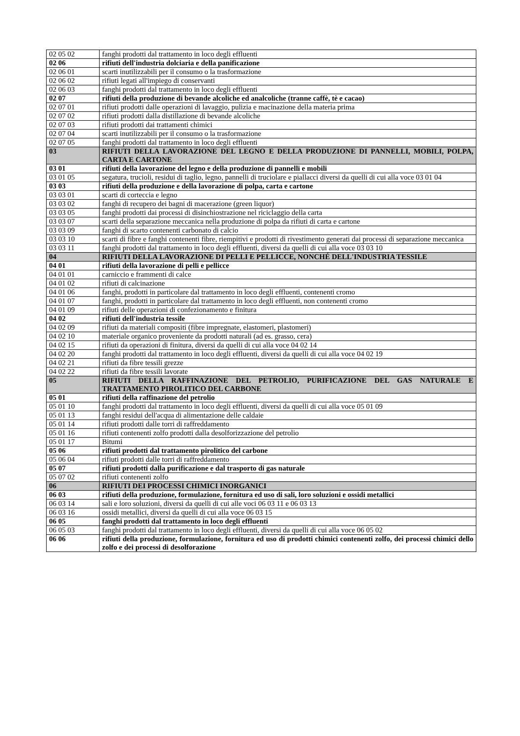| 02 05 02 | fanghi prodotti dal trattamento in loco degli effluenti |
| 02 06 | rifiuti dell'industria dolciaria e della panificazione |
| 02 06 01 | scarti inutilizzabili per il consumo o la trasformazione |
| 02 06 02 | rifiuti legati all'impiego di conservanti |
| 02 06 03 | fanghi prodotti dal trattamento in loco degli effluenti |
| 02 07 | rifiuti della produzione di bevande alcoliche ed analcoliche (tranne caffè, tè e cacao) |
| 02 07 01 | rifiuti prodotti dalle operazioni di lavaggio, pulizia e macinazione della materia prima |
| 02 07 02 | rifiuti prodotti dalla distillazione di bevande alcoliche |
| 02 07 03 | rifiuti prodotti dai trattamenti chimici |
| 02 07 04 | scarti inutilizzabili per il consumo o la trasformazione |
| 02 07 05 | fanghi prodotti dal trattamento in loco degli effluenti |
| 03 | RIFIUTI DELLA LAVORAZIONE DEL LEGNO E DELLA PRODUZIONE DI PANNELLI, MOBILI, POLPA, CARTA E CARTONE |
| 03 01 | rifiuti della lavorazione del legno e della produzione di pannelli e mobili |
| 03 01 05 | segatura, trucioli, residui di taglio, legno, pannelli di truciolare e piallacci diversi da quelli di cui alla voce 03 01 04 |
| 03 03 | rifiuti della produzione e della lavorazione di polpa, carta e cartone |
| 03 03 01 | scarti di corteccia e legno |
| 03 03 02 | fanghi di recupero dei bagni di macerazione (green liquor) |
| 03 03 05 | fanghi prodotti dai processi di disinchiostrazione nel riciclaggio della carta |
| 03 03 07 | scarti della separazione meccanica nella produzione di polpa da rifiuti di carta e cartone |
| 03 03 09 | fanghi di scarto contenenti carbonato di calcio |
| 03 03 10 | scarti di fibre e fanghi contenenti fibre, riempitivi e prodotti di rivestimento generati dai processi di separazione meccanica |
| 03 03 11 | fanghi prodotti dal trattamento in loco degli effluenti, diversi da quelli di cui alla voce 03 03 10 |
| 04 | RIFIUTI DELLA LAVORAZIONE DI PELLI E PELLICCE, NONCHÉ DELL'INDUSTRIA TESSILE |
| 04 01 | rifiuti della lavorazione di pelli e pellicce |
| 04 01 01 | carniccio e frammenti di calce |
| 04 01 02 | rifiuti di calcinazione |
| 04 01 06 | fanghi, prodotti in particolare dal trattamento in loco degli effluenti, contenenti cromo |
| 04 01 07 | fanghi, prodotti in particolare dal trattamento in loco degli effluenti, non contenenti cromo |
| 04 01 09 | rifiuti delle operazioni di confezionamento e finitura |
| 04 02 | rifiuti dell'industria tessile |
| 04 02 09 | rifiuti da materiali compositi (fibre impregnate, elastomeri, plastomeri) |
| 04 02 10 | materiale organico proveniente da prodotti naturali (ad es. grasso, cera) |
| 04 02 15 | rifiuti da operazioni di finitura, diversi da quelli di cui alla voce 04 02 14 |
| 04 02 20 | fanghi prodotti dal trattamento in loco degli effluenti, diversi da quelli di cui alla voce 04 02 19 |
| 04 02 21 | rifiuti da fibre tessili grezze |
| 04 02 22 | rifiuti da fibre tessili lavorate |
| 05 | RIFIUTI DELLA RAFFINAZIONE DEL PETROLIO, PURIFICAZIONE DEL GAS NATURALE E TRATTAMENTO PIROLITICO DEL CARBONE |
| 05 01 | rifiuti della raffinazione del petrolio |
| 05 01 10 | fanghi prodotti dal trattamento in loco degli effluenti, diversi da quelli di cui alla voce 05 01 09 |
| 05 01 13 | fanghi residui dell'acqua di alimentazione delle caldaie |
| 05 01 14 | rifiuti prodotti dalle torri di raffreddamento |
| 05 01 16 | rifiuti contenenti zolfo prodotti dalla desolforizzazione del petrolio |
| 05 01 17 | Bitumi |
| 05 06 | rifiuti prodotti dal trattamento pirolitico del carbone |
| 05 06 04 | rifiuti prodotti dalle torri di raffreddamento |
| 05 07 | rifiuti prodotti dalla purificazione e dal trasporto di gas naturale |
| 05 07 02 | rifiuti contenenti zolfo |
| 06 | RIFIUTI DEI PROCESSI CHIMICI INORGANICI |
| 06 03 | rifiuti della produzione, formulazione, fornitura ed uso di sali, loro soluzioni e ossidi metallici |
| 06 03 14 | sali e loro soluzioni, diversi da quelli di cui alle voci 06 03 11 e 06 03 13 |
| 06 03 16 | ossidi metallici, diversi da quelli di cui alla voce 06 03 15 |
| 06 05 | fanghi prodotti dal trattamento in loco degli effluenti |
| 06 05 03 | fanghi prodotti dal trattamento in loco degli effluenti, diversi da quelli di cui alla voce 06 05 02 |
| 06 06 | rifiuti della produzione, formulazione, fornitura ed uso di prodotti chimici contenenti zolfo, dei processi chimici dello zolfo e dei processi di desolforazione |